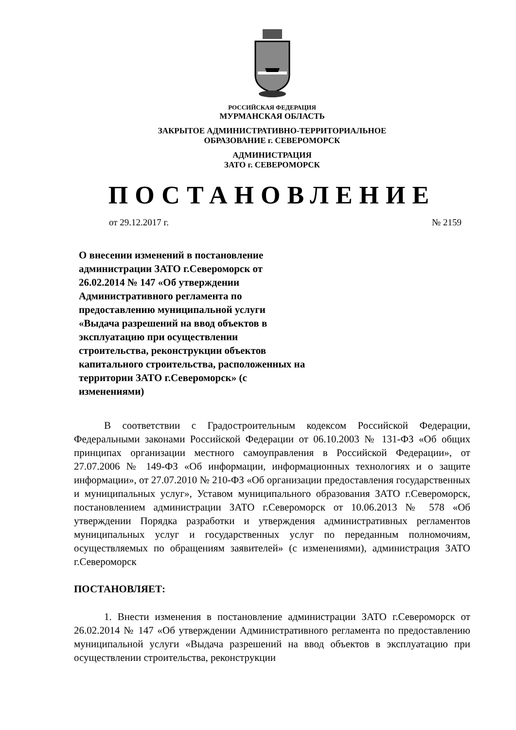РОССИЙСКАЯ ФЕДЕРАЦИЯ
МУРМАНСКАЯ ОБЛАСТЬ
ЗАКРЫТОЕ АДМИНИСТРАТИВНО-ТЕРРИТОРИАЛЬНОЕ
ОБРАЗОВАНИЕ г. СЕВЕРОМОРСК
АДМИНИСТРАЦИЯ
ЗАТО г. СЕВЕРОМОРСК
ПОСТАНОВЛЕНИЕ
от 29.12.2017 г. № 2159
О внесении изменений в постановление администрации ЗАТО г.Североморск от 26.02.2014 № 147 «Об утверждении Административного регламента по предоставлению муниципальной услуги «Выдача разрешений на ввод объектов в эксплуатацию при осуществлении строительства, реконструкции объектов капитального строительства, расположенных на территории ЗАТО г.Североморск» (с изменениями)
В соответствии с Градостроительным кодексом Российской Федерации, Федеральными законами Российской Федерации от 06.10.2003 № 131-ФЗ «Об общих принципах организации местного самоуправления в Российской Федерации», от 27.07.2006 № 149-ФЗ «Об информации, информационных технологиях и о защите информации», от 27.07.2010 № 210-ФЗ «Об организации предоставления государственных и муниципальных услуг», Уставом муниципального образования ЗАТО г.Североморск, постановлением администрации ЗАТО г.Североморск от 10.06.2013 № 578 «Об утверждении Порядка разработки и утверждения административных регламентов муниципальных услуг и государственных услуг по переданным полномочиям, осуществляемых по обращениям заявителей» (с изменениями), администрация ЗАТО г.Североморск
ПОСТАНОВЛЯЕТ:
1. Внести изменения в постановление администрации ЗАТО г.Североморск от 26.02.2014 № 147 «Об утверждении Административного регламента по предоставлению муниципальной услуги «Выдача разрешений на ввод объектов в эксплуатацию при осуществлении строительства, реконструкции